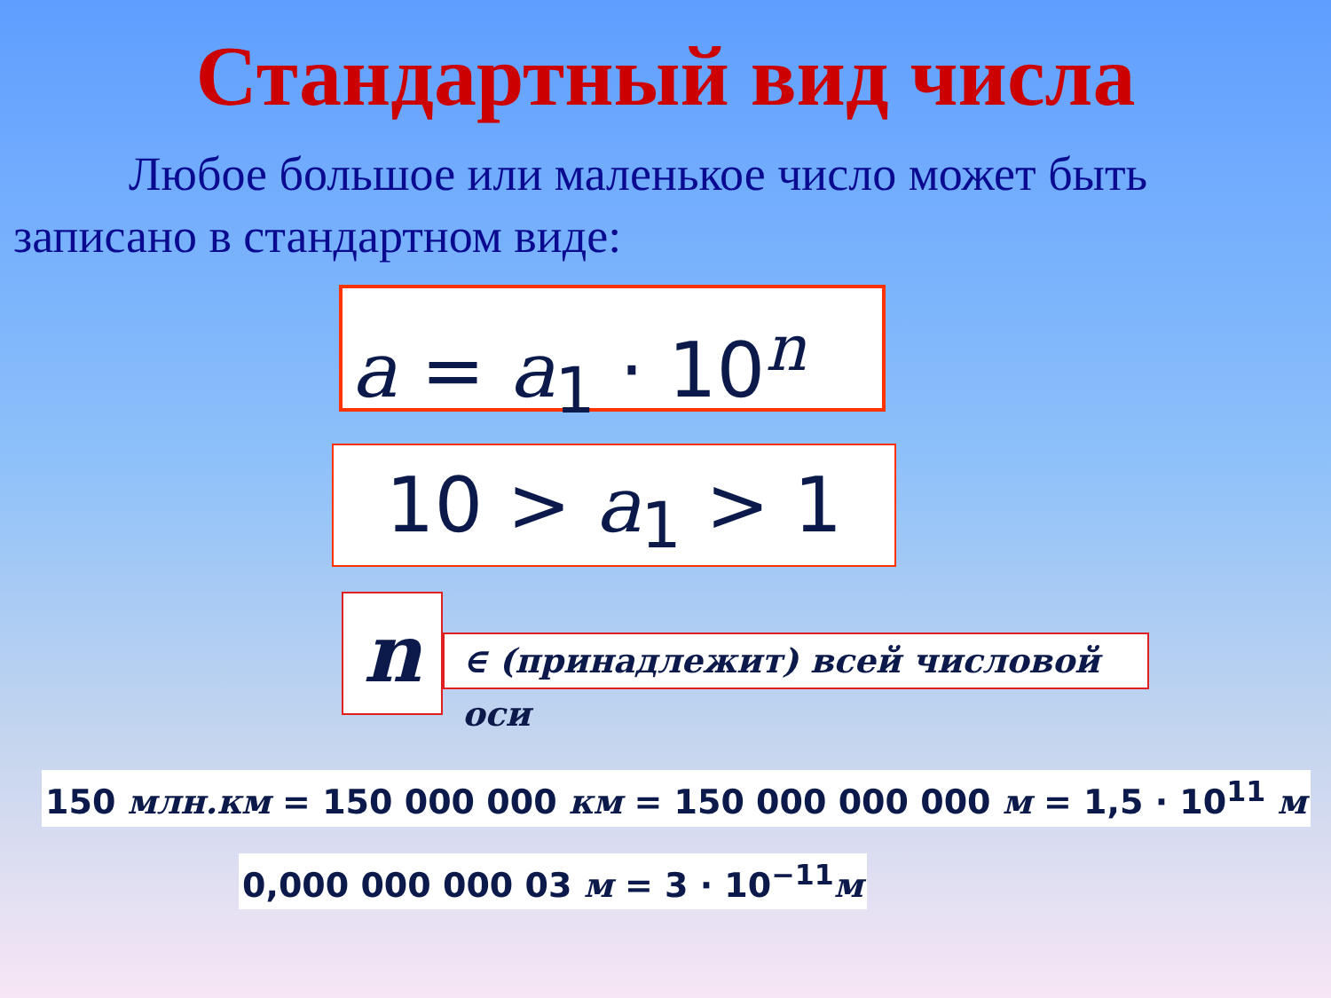Стандартный вид числа
Любое большое или маленькое число может быть записано в стандартном виде:
a = a<sub>1</sub> · 10<sup>n</sup>
10 > a<sub>1</sub> > 1
n
∈ (принадлежит) всей числовой оси
150 млн.км = 150 000 000 км = 150 000 000 000 м = 1,5 · 10<sup>11</sup> м
0,000 000 000 03 м = 3 · 10<sup>−11</sup>м